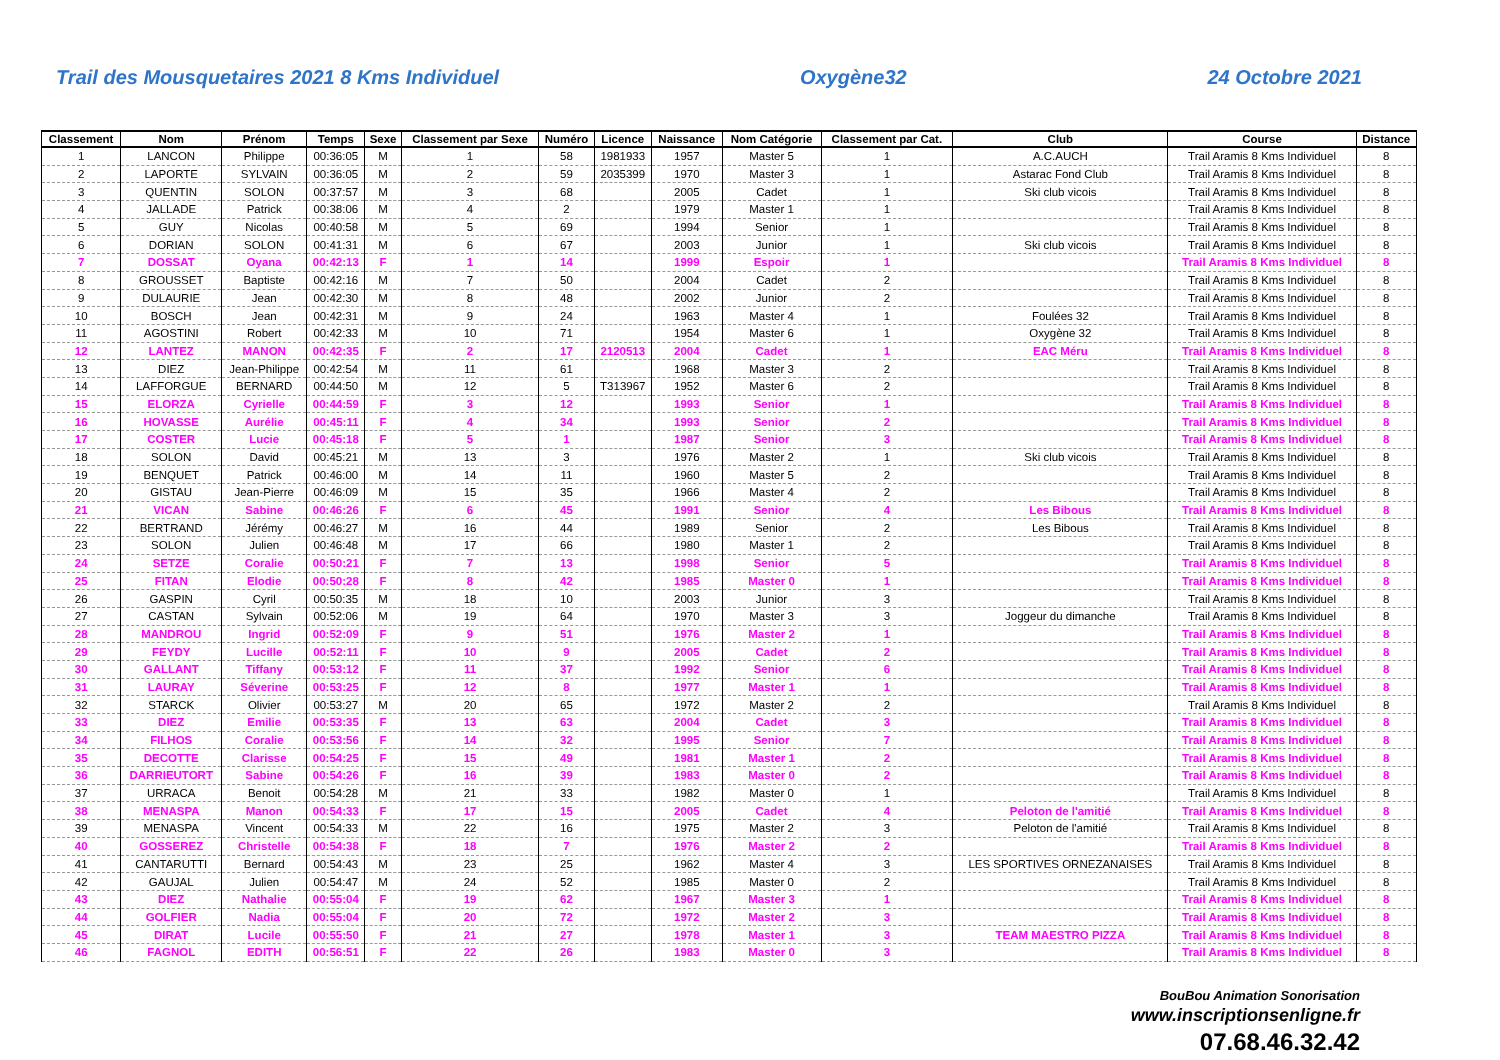Trail des Mousquetaires 2021 8 Kms Individuel Oxygène32 24 Octobre 2021
| Classement | Nom | Prénom | Temps | Sexe | Classement par Sexe | Numéro | Licence | Naissance | Nom Catégorie | Classement par Cat. | Club | Course | Distance |
| --- | --- | --- | --- | --- | --- | --- | --- | --- | --- | --- | --- | --- | --- |
| 1 | LANCON | Philippe | 00:36:05 | M | 1 | 58 | 1981933 | 1957 | Master 5 | 1 | A.C.AUCH | Trail Aramis 8 Kms Individuel | 8 |
| 2 | LAPORTE | SYLVAIN | 00:36:05 | M | 2 | 59 | 2035399 | 1970 | Master 3 | 1 | Astarac Fond Club | Trail Aramis 8 Kms Individuel | 8 |
| 3 | QUENTIN | SOLON | 00:37:57 | M | 3 | 68 | | 2005 | Cadet | 1 | Ski club vicois | Trail Aramis 8 Kms Individuel | 8 |
| 4 | JALLADE | Patrick | 00:38:06 | M | 4 | 2 | | 1979 | Master 1 | 1 | | Trail Aramis 8 Kms Individuel | 8 |
| 5 | GUY | Nicolas | 00:40:58 | M | 5 | 69 | | 1994 | Senior | 1 | | Trail Aramis 8 Kms Individuel | 8 |
| 6 | DORIAN | SOLON | 00:41:31 | M | 6 | 67 | | 2003 | Junior | 1 | Ski club vicois | Trail Aramis 8 Kms Individuel | 8 |
| 7 | DOSSAT | Oyana | 00:42:13 | F | 1 | 14 | | 1999 | Espoir | 1 | | Trail Aramis 8 Kms Individuel | 8 |
| 8 | GROUSSET | Baptiste | 00:42:16 | M | 7 | 50 | | 2004 | Cadet | 2 | | Trail Aramis 8 Kms Individuel | 8 |
| 9 | DULAURIE | Jean | 00:42:30 | M | 8 | 48 | | 2002 | Junior | 2 | | Trail Aramis 8 Kms Individuel | 8 |
| 10 | BOSCH | Jean | 00:42:31 | M | 9 | 24 | | 1963 | Master 4 | 1 | Foulées 32 | Trail Aramis 8 Kms Individuel | 8 |
| 11 | AGOSTINI | Robert | 00:42:33 | M | 10 | 71 | | 1954 | Master 6 | 1 | Oxygène 32 | Trail Aramis 8 Kms Individuel | 8 |
| 12 | LANTEZ | MANON | 00:42:35 | F | 2 | 17 | 2120513 | 2004 | Cadet | 1 | EAC Méru | Trail Aramis 8 Kms Individuel | 8 |
| 13 | DIEZ | Jean-Philippe | 00:42:54 | M | 11 | 61 | | 1968 | Master 3 | 2 | | Trail Aramis 8 Kms Individuel | 8 |
| 14 | LAFFORGUE | BERNARD | 00:44:50 | M | 12 | 5 | T313967 | 1952 | Master 6 | 2 | | Trail Aramis 8 Kms Individuel | 8 |
| 15 | ELORZA | Cyrielle | 00:44:59 | F | 3 | 12 | | 1993 | Senior | 1 | | Trail Aramis 8 Kms Individuel | 8 |
| 16 | HOVASSE | Aurélie | 00:45:11 | F | 4 | 34 | | 1993 | Senior | 2 | | Trail Aramis 8 Kms Individuel | 8 |
| 17 | COSTER | Lucie | 00:45:18 | F | 5 | 1 | | 1987 | Senior | 3 | | Trail Aramis 8 Kms Individuel | 8 |
| 18 | SOLON | David | 00:45:21 | M | 13 | 3 | | 1976 | Master 2 | 1 | Ski club vicois | Trail Aramis 8 Kms Individuel | 8 |
| 19 | BENQUET | Patrick | 00:46:00 | M | 14 | 11 | | 1960 | Master 5 | 2 | | Trail Aramis 8 Kms Individuel | 8 |
| 20 | GISTAU | Jean-Pierre | 00:46:09 | M | 15 | 35 | | 1966 | Master 4 | 2 | | Trail Aramis 8 Kms Individuel | 8 |
| 21 | VICAN | Sabine | 00:46:26 | F | 6 | 45 | | 1991 | Senior | 4 | Les Bibous | Trail Aramis 8 Kms Individuel | 8 |
| 22 | BERTRAND | Jérémy | 00:46:27 | M | 16 | 44 | | 1989 | Senior | 2 | Les Bibous | Trail Aramis 8 Kms Individuel | 8 |
| 23 | SOLON | Julien | 00:46:48 | M | 17 | 66 | | 1980 | Master 1 | 2 | | Trail Aramis 8 Kms Individuel | 8 |
| 24 | SETZE | Coralie | 00:50:21 | F | 7 | 13 | | 1998 | Senior | 5 | | Trail Aramis 8 Kms Individuel | 8 |
| 25 | FITAN | Elodie | 00:50:28 | F | 8 | 42 | | 1985 | Master 0 | 1 | | Trail Aramis 8 Kms Individuel | 8 |
| 26 | GASPIN | Cyril | 00:50:35 | M | 18 | 10 | | 2003 | Junior | 3 | | Trail Aramis 8 Kms Individuel | 8 |
| 27 | CASTAN | Sylvain | 00:52:06 | M | 19 | 64 | | 1970 | Master 3 | 3 | Joggeur du dimanche | Trail Aramis 8 Kms Individuel | 8 |
| 28 | MANDROU | Ingrid | 00:52:09 | F | 9 | 51 | | 1976 | Master 2 | 1 | | Trail Aramis 8 Kms Individuel | 8 |
| 29 | FEYDY | Lucille | 00:52:11 | F | 10 | 9 | | 2005 | Cadet | 2 | | Trail Aramis 8 Kms Individuel | 8 |
| 30 | GALLANT | Tiffany | 00:53:12 | F | 11 | 37 | | 1992 | Senior | 6 | | Trail Aramis 8 Kms Individuel | 8 |
| 31 | LAURAY | Séverine | 00:53:25 | F | 12 | 8 | | 1977 | Master 1 | 1 | | Trail Aramis 8 Kms Individuel | 8 |
| 32 | STARCK | Olivier | 00:53:27 | M | 20 | 65 | | 1972 | Master 2 | 2 | | Trail Aramis 8 Kms Individuel | 8 |
| 33 | DIEZ | Emilie | 00:53:35 | F | 13 | 63 | | 2004 | Cadet | 3 | | Trail Aramis 8 Kms Individuel | 8 |
| 34 | FILHOS | Coralie | 00:53:56 | F | 14 | 32 | | 1995 | Senior | 7 | | Trail Aramis 8 Kms Individuel | 8 |
| 35 | DECOTTE | Clarisse | 00:54:25 | F | 15 | 49 | | 1981 | Master 1 | 2 | | Trail Aramis 8 Kms Individuel | 8 |
| 36 | DARRIEUTORT | Sabine | 00:54:26 | F | 16 | 39 | | 1983 | Master 0 | 2 | | Trail Aramis 8 Kms Individuel | 8 |
| 37 | URRACA | Benoit | 00:54:28 | M | 21 | 33 | | 1982 | Master 0 | 1 | | Trail Aramis 8 Kms Individuel | 8 |
| 38 | MENASPA | Manon | 00:54:33 | F | 17 | 15 | | 2005 | Cadet | 4 | Peloton de l'amitié | Trail Aramis 8 Kms Individuel | 8 |
| 39 | MENASPA | Vincent | 00:54:33 | M | 22 | 16 | | 1975 | Master 2 | 3 | Peloton de l'amitié | Trail Aramis 8 Kms Individuel | 8 |
| 40 | GOSSEREZ | Christelle | 00:54:38 | F | 18 | 7 | | 1976 | Master 2 | 2 | | Trail Aramis 8 Kms Individuel | 8 |
| 41 | CANTARUTTI | Bernard | 00:54:43 | M | 23 | 25 | | 1962 | Master 4 | 3 | LES SPORTIVES ORNEZANAISES | Trail Aramis 8 Kms Individuel | 8 |
| 42 | GAUJAL | Julien | 00:54:47 | M | 24 | 52 | | 1985 | Master 0 | 2 | | Trail Aramis 8 Kms Individuel | 8 |
| 43 | DIEZ | Nathalie | 00:55:04 | F | 19 | 62 | | 1967 | Master 3 | 1 | | Trail Aramis 8 Kms Individuel | 8 |
| 44 | GOLFIER | Nadia | 00:55:04 | F | 20 | 72 | | 1972 | Master 2 | 3 | | Trail Aramis 8 Kms Individuel | 8 |
| 45 | DIRAT | Lucile | 00:55:50 | F | 21 | 27 | | 1978 | Master 1 | 3 | TEAM MAESTRO PIZZA | Trail Aramis 8 Kms Individuel | 8 |
| 46 | FAGNOL | EDITH | 00:56:51 | F | 22 | 26 | | 1983 | Master 0 | 3 | | Trail Aramis 8 Kms Individuel | 8 |
BouBou Animation Sonorisation
www.inscriptionsenligne.fr
07.68.46.32.42